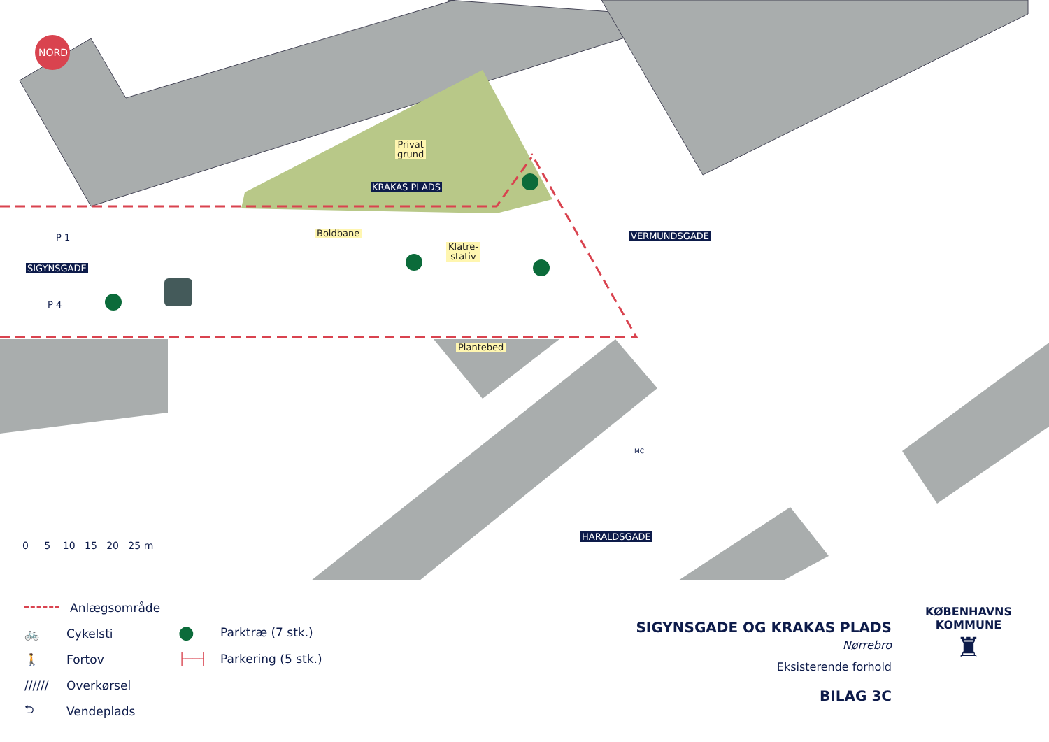NORD
Privat
grund
KRAKAS PLADS
Boldbane
Klatre-
stativ
SIGYNSGADE
P 1
P 4
Plantebed
VERMUNDSGADE
HARALDSGADE
MC
0 5 10 15 20 25 m
Anlægsområde
🚲 Cykelsti
🚶 Fortov
////// Overkørsel
⮌ Vendeplads
● Parktræ (7 stk.)
├──┤ Parkering (5 stk.)
SIGYNSGADE OG KRAKAS PLADS
Nørrebro
Eksisterende forhold
BILAG 3C
KØBENHAVNS KOMMUNE
♜